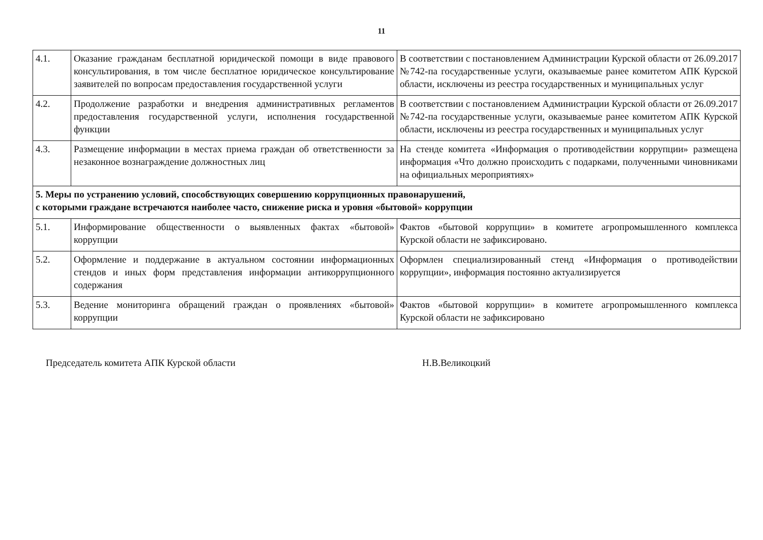11
| 4.1. | Оказание гражданам бесплатной юридической помощи в виде правового консультирования, в том числе бесплатное юридическое консультирование заявителей по вопросам предоставления государственной услуги | В соответствии с постановлением Администрации Курской области от 26.09.2017 №742-па государственные услуги, оказываемые ранее комитетом АПК Курской области, исключены из реестра государственных и муниципальных услуг |
| 4.2. | Продолжение разработки и внедрения административных регламентов предоставления государственной услуги, исполнения государственной функции | В соответствии с постановлением Администрации Курской области от 26.09.2017 №742-па государственные услуги, оказываемые ранее комитетом АПК Курской области, исключены из реестра государственных и муниципальных услуг |
| 4.3. | Размещение информации в местах приема граждан об ответственности за незаконное вознаграждение должностных лиц | На стенде комитета «Информация о противодействии коррупции» размещена информация «Что должно происходить с подарками, полученными чиновниками на официальных мероприятиях» |
| 5. Меры по устранению условий, способствующих совершению коррупционных правонарушений, с которыми граждане встречаются наиболее часто, снижение риска и уровня «бытовой» коррупции | | |
| 5.1. | Информирование общественности о выявленных фактах «бытовой» коррупции | Фактов «бытовой коррупции» в комитете агропромышленного комплекса Курской области не зафиксировано. |
| 5.2. | Оформление и поддержание в актуальном состоянии информационных стендов и иных форм представления информации антикоррупционного содержания | Оформлен специализированный стенд «Информация о противодействии коррупции», информация постоянно актуализируется |
| 5.3. | Ведение мониторинга обращений граждан о проявлениях «бытовой» коррупции | Фактов «бытовой коррупции» в комитете агропромышленного комплекса Курской области не зафиксировано |
Председатель комитета АПК Курской области Н.В.Великоцкий